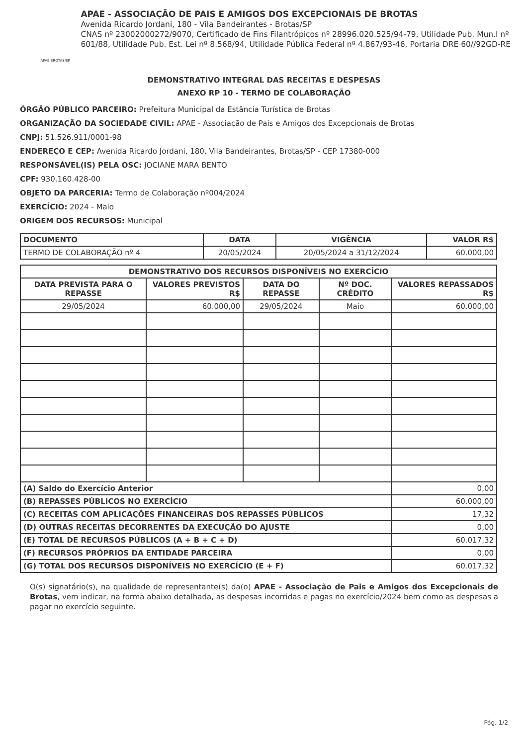APAE BROTAS/SP
APAE - ASSOCIAÇÃO DE PAIS E AMIGOS DOS EXCEPCIONAIS DE BROTAS
Avenida Ricardo Jordani, 180 - Vila Bandeirantes - Brotas/SP
CNAS nº 23002000272/9070, Certificado de Fins Filantrópicos nº 28996.020.525/94-79, Utilidade Pub. Mun.l nº 601/88, Utilidade Pub. Est. Lei nº 8.568/94, Utilidade Pública Federal nº 4.867/93-46, Portaria DRE 60//92GD-RE
DEMONSTRATIVO INTEGRAL DAS RECEITAS E DESPESAS
ANEXO RP 10 - TERMO DE COLABORAÇÃO
ÓRGÃO PÚBLICO PARCEIRO: Prefeitura Municipal da Estância Turística de Brotas
ORGANIZAÇÃO DA SOCIEDADE CIVIL: APAE - Associação de Pais e Amigos dos Excepcionais de Brotas
CNPJ: 51.526.911/0001-98
ENDEREÇO E CEP: Avenida Ricardo Jordani, 180, Vila Bandeirantes, Brotas/SP - CEP 17380-000
RESPONSÁVEL(IS) PELA OSC: JOCIANE MARA BENTO
CPF: 930.160.428-00
OBJETO DA PARCERIA: Termo de Colaboração nº004/2024
EXERCÍCIO: 2024 - Maio
ORIGEM DOS RECURSOS: Municipal
| DOCUMENTO | DATA | VIGÊNCIA | VALOR R$ |
| --- | --- | --- | --- |
| TERMO DE COLABORAÇÃO nº 4 | 20/05/2024 | 20/05/2024 a 31/12/2024 | 60.000,00 |
| DEMONSTRATIVO DOS RECURSOS DISPONÍVEIS NO EXERCÍCIO | | | | |
| --- | --- | --- | --- | --- |
| DATA PREVISTA PARA O REPASSE | VALORES PREVISTOS R$ | DATA DO REPASSE | Nº DOC. CRÉDITO | VALORES REPASSADOS R$ |
| 29/05/2024 | 60.000,00 | 29/05/2024 | Maio | 60.000,00 |
| (A) Saldo do Exercício Anterior | | | | 0,00 |
| (B) REPASSES PÚBLICOS NO EXERCÍCIO | | | | 60.000,00 |
| (C) RECEITAS COM APLICAÇÕES FINANCEIRAS DOS REPASSES PÚBLICOS | | | | 17,32 |
| (D) OUTRAS RECEITAS DECORRENTES DA EXECUÇÃO DO AJUSTE | | | | 0,00 |
| (E) TOTAL DE RECURSOS PÚBLICOS (A + B + C + D) | | | | 60.017,32 |
| (F) RECURSOS PRÓPRIOS DA ENTIDADE PARCEIRA | | | | 0,00 |
| (G) TOTAL DOS RECURSOS DISPONÍVEIS NO EXERCÍCIO (E + F) | | | | 60.017,32 |
O(s) signatário(s), na qualidade de representante(s) da(o) APAE - Associação de Pais e Amigos dos Excepcionais de Brotas, vem indicar, na forma abaixo detalhada, as despesas incorridas e pagas no exercício/2024 bem como as despesas a pagar no exercício seguinte.
Pág. 1/2